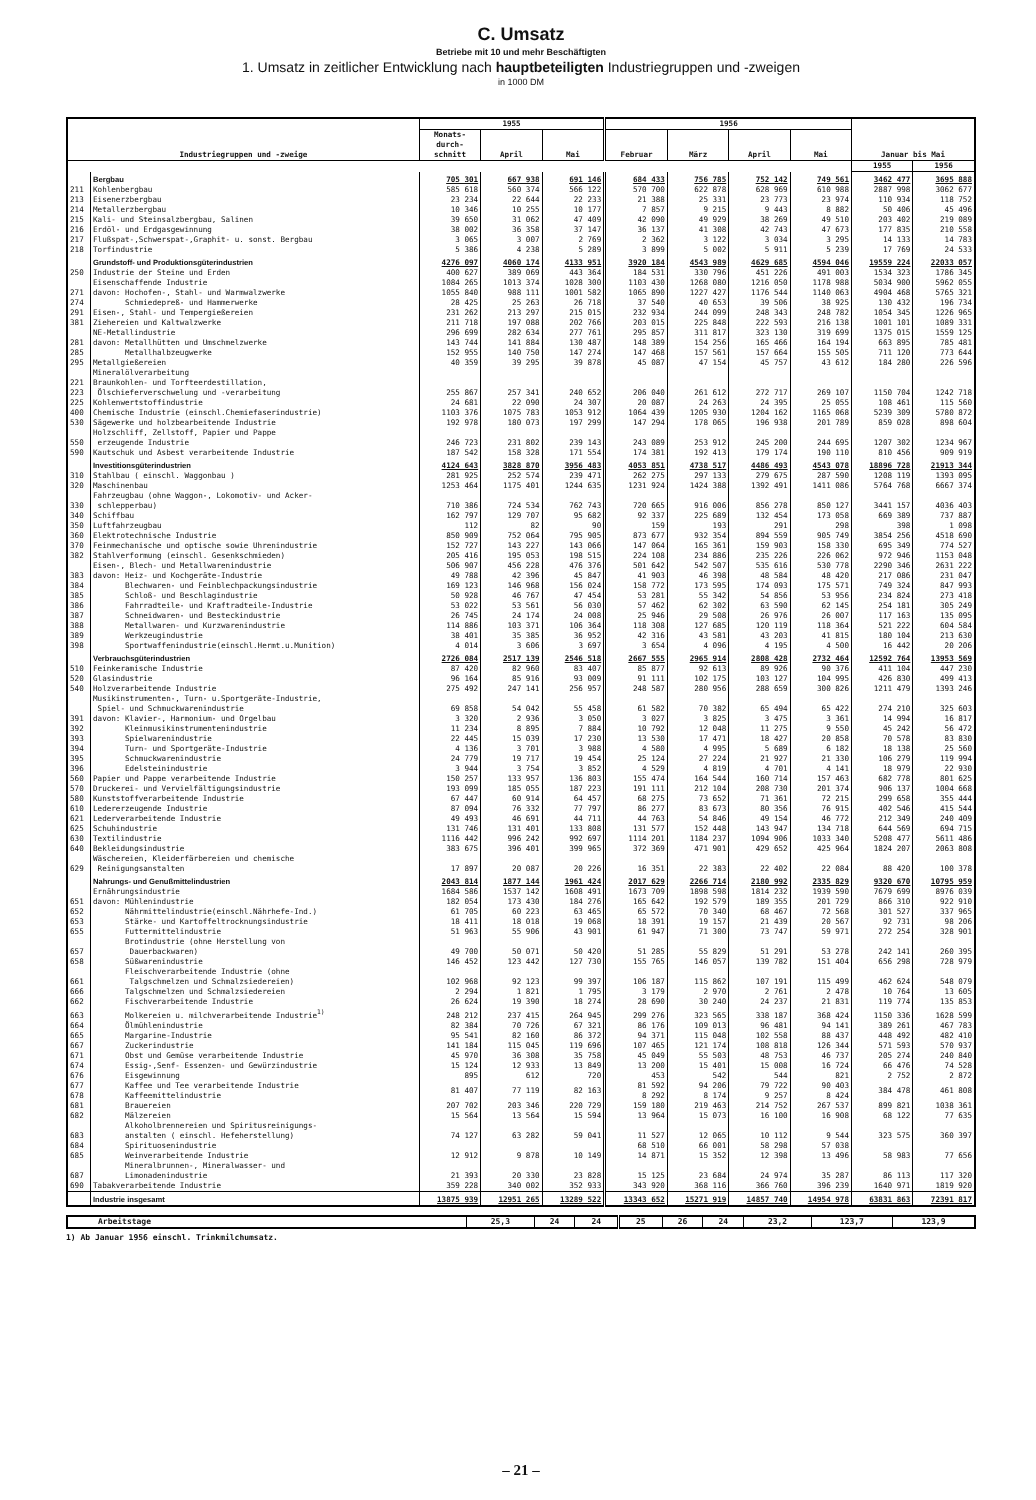C. Umsatz
Betriebe mit 10 und mehr Beschäftigten
1. Umsatz in zeitlicher Entwicklung nach hauptbeteiligten Industriegruppen und -zweigen
in 1000 DM
| Industriegruppen und -zweige | | 1955 | | | 1956 | | | | Januar bis Mai | |
| --- | --- | --- | --- | --- | --- | --- | --- | --- | --- | --- |
| | | Monats- durch- schnitt | April | Mai | Februar | März | April | Mai | | |
| | | | | | | | | | 1955 | 1956 |
| | Bergbau | 705 301 | 667 938 | 691 146 | 684 433 | 756 785 | 752 142 | 749 561 | 3462 477 | 3695 888 |
| 211 | Kohlenbergbau | 585 618 | 560 374 | 566 122 | 570 700 | 622 878 | 628 969 | 610 988 | 2887 998 | 3062 677 |
| 213 | Eisenerzbergbau | 23 234 | 22 644 | 22 233 | 21 388 | 25 331 | 23 773 | 23 974 | 110 934 | 118 752 |
| 214 | Metallerzbergbau | 10 346 | 10 255 | 10 177 | 7 857 | 9 215 | 9 443 | 8 882 | 50 406 | 45 496 |
| 215 | Kali- und Steinsalzbergbau, Salinen | 39 650 | 31 062 | 47 409 | 42 090 | 49 929 | 38 269 | 49 510 | 203 402 | 219 089 |
| 216 | Erdöl- und Erdgasgewinnung | 38 002 | 36 358 | 37 147 | 36 137 | 41 308 | 42 743 | 47 673 | 177 835 | 210 558 |
| 217 | Flußspat-,Schwerspat-,Graphit- u. sonst. Bergbau | 3 065 | 3 007 | 2 769 | 2 362 | 3 122 | 3 034 | 3 295 | 14 133 | 14 783 |
| 218 | Torfindustrie | 5 386 | 4 238 | 5 289 | 3 899 | 5 002 | 5 911 | 5 239 | 17 769 | 24 533 |
| | Grundstoff- und Produktionsgüterindustrien | 4276 097 | 4060 174 | 4133 951 | 3920 184 | 4543 989 | 4629 685 | 4594 046 | 19559 224 | 22033 057 |
| 250 | Industrie der Steine und Erden | 400 627 | 389 069 | 443 364 | 184 531 | 330 796 | 451 226 | 491 003 | 1534 323 | 1786 345 |
| | Eisenschaffende Industrie | 1084 265 | 1013 374 | 1028 300 | 1103 430 | 1268 080 | 1216 050 | 1178 988 | 5034 900 | 5962 055 |
| 271 | davon: Hochofen-, Stahl- und Warmwalzwerke | 1055 840 | 988 111 | 1001 582 | 1065 890 | 1227 427 | 1176 544 | 1140 063 | 4904 468 | 5765 321 |
| 274 | Schmiedepreß- und Hammerwerke | 28 425 | 25 263 | 26 718 | 37 540 | 40 653 | 39 506 | 38 925 | 130 432 | 196 734 |
| 291 | Eisen-, Stahl- und Tempergießereien | 231 262 | 213 297 | 215 015 | 232 934 | 244 099 | 248 343 | 248 782 | 1054 345 | 1226 965 |
| 381 | Ziehereien und Kaltwalzwerke | 211 718 | 197 088 | 202 766 | 203 015 | 225 848 | 222 593 | 216 138 | 1001 101 | 1089 331 |
| | NE-Metallindustrie | 296 699 | 282 634 | 277 761 | 295 857 | 311 817 | 323 130 | 319 699 | 1375 015 | 1559 125 |
| 281 | davon: Metallhütten und Umschmelzwerke | 143 744 | 141 884 | 130 487 | 148 389 | 154 256 | 165 466 | 164 194 | 663 895 | 785 481 |
| 285 | Metallhalbzeugwerke | 152 955 | 140 750 | 147 274 | 147 468 | 157 561 | 157 664 | 155 505 | 711 120 | 773 644 |
| 295 | Metallgießereien | 40 359 | 39 295 | 39 878 | 45 087 | 47 154 | 45 757 | 43 612 | 184 280 | 226 596 |
| 221 223 | Mineralölverarbeitung Braunkohlen- und Torfteerdestillation, Ölschieferverschwelung und -verarbeitung | 255 867 | 257 341 | 240 652 | 206 040 | 261 612 | 272 717 | 269 107 | 1150 704 | 1242 718 |
| 225 | Kohlenwertstoffindustrie | 24 681 | 22 090 | 24 307 | 20 087 | 24 263 | 24 395 | 25 055 | 108 461 | 115 560 |
| 400 | Chemische Industrie (einschl.Chemiefaserindustrie) | 1103 376 | 1075 783 | 1053 912 | 1064 439 | 1205 930 | 1204 162 | 1165 068 | 5239 309 | 5780 872 |
| 530 | Sägewerke und holzbearbeitende Industrie | 192 978 | 180 073 | 197 299 | 147 294 | 178 065 | 196 938 | 201 789 | 859 028 | 898 604 |
| 550 | Holzschliff, Zellstoff, Papier und Pappe erzeugende Industrie | 246 723 | 231 802 | 239 143 | 243 089 | 253 912 | 245 200 | 244 695 | 1207 302 | 1234 967 |
| 590 | Kautschuk und Asbest verarbeitende Industrie | 187 542 | 158 328 | 171 554 | 174 381 | 192 413 | 179 174 | 190 110 | 810 456 | 909 919 |
| | Investitionsgüterindustrien | 4124 643 | 3828 870 | 3956 483 | 4053 851 | 4738 517 | 4486 493 | 4543 078 | 18896 728 | 21913 344 |
| 310 | Stahlbau ( einschl. Waggonbau ) | 281 925 | 252 574 | 239 471 | 262 275 | 297 133 | 279 675 | 287 590 | 1208 119 | 1393 095 |
| 320 | Maschinenbau | 1253 464 | 1175 401 | 1244 635 | 1231 924 | 1424 388 | 1392 491 | 1411 086 | 5764 768 | 6667 374 |
| 330 | Fahrzeugbau (ohne Waggon-, Lokomotiv- und Acker- schlepperbau) | 710 386 | 724 534 | 762 743 | 720 665 | 916 006 | 856 278 | 850 127 | 3441 157 | 4036 403 |
| 340 | Schiffbau | 162 797 | 129 707 | 95 682 | 92 337 | 225 689 | 132 454 | 173 058 | 669 389 | 737 887 |
| 350 | Luftfahrzeugbau | 112 | 82 | 90 | 159 | 193 | 291 | 298 | 398 | 1 098 |
| 360 | Elektrotechnische Industrie | 850 909 | 752 064 | 795 905 | 873 677 | 932 354 | 894 559 | 905 749 | 3854 256 | 4518 690 |
| 370 | Feinmechanische und optische sowie Uhrenindustrie | 152 727 | 143 227 | 143 066 | 147 064 | 165 361 | 159 903 | 158 330 | 695 349 | 774 527 |
| 382 | Stahlverformung (einschl. Gesenkschmieden) | 205 416 | 195 053 | 198 515 | 224 108 | 234 886 | 235 226 | 226 062 | 972 946 | 1153 048 |
| | Eisen-, Blech- und Metallwarenindustrie | 506 907 | 456 228 | 476 376 | 501 642 | 542 507 | 535 616 | 530 778 | 2290 346 | 2631 222 |
| 383 | davon: Heiz- und Kochgeräte-Industrie | 49 788 | 42 396 | 45 847 | 41 903 | 46 398 | 48 584 | 48 420 | 217 086 | 231 047 |
| 384 | Blechwaren- und Feinblechpackungsindustrie | 169 123 | 146 968 | 156 024 | 158 772 | 173 595 | 174 093 | 175 571 | 749 324 | 847 993 |
| 385 | Schloß- und Beschlagindustrie | 50 928 | 46 767 | 47 454 | 53 281 | 55 342 | 54 856 | 53 956 | 234 824 | 273 418 |
| 386 | Fahrradteile- und Kraftradteile-Industrie | 53 022 | 53 561 | 56 030 | 57 462 | 62 302 | 63 590 | 62 145 | 254 181 | 305 249 |
| 387 | Schneidwaren- und Besteckindustrie | 26 745 | 24 174 | 24 008 | 25 946 | 29 508 | 26 976 | 26 007 | 117 163 | 135 095 |
| 388 | Metallwaren- und Kurzwarenindustrie | 114 886 | 103 371 | 106 364 | 118 308 | 127 685 | 120 119 | 118 364 | 521 222 | 604 584 |
| 389 | Werkzeugindustrie | 38 401 | 35 385 | 36 952 | 42 316 | 43 581 | 43 203 | 41 815 | 180 104 | 213 630 |
| 398 | Sportwaffenindustrie(einschl.Hermt.u.Munition) | 4 014 | 3 606 | 3 697 | 3 654 | 4 096 | 4 195 | 4 500 | 16 442 | 20 206 |
| | Verbrauchsgüterindustrien | 2726 084 | 2517 139 | 2546 518 | 2667 555 | 2965 914 | 2808 428 | 2732 464 | 12592 764 | 13953 569 |
| 510 | Feinkeramische Industrie | 87 420 | 82 960 | 83 407 | 85 877 | 92 613 | 89 926 | 90 376 | 411 104 | 447 230 |
| 520 | Glasindustrie | 96 164 | 85 916 | 93 009 | 91 111 | 102 175 | 103 127 | 104 995 | 426 830 | 499 413 |
| 540 | Holzverarbeitende Industrie | 275 492 | 247 141 | 256 957 | 248 587 | 280 956 | 288 659 | 300 826 | 1211 479 | 1393 246 |
| | Musikinstrumenten-, Turn- u.Sportgeräte-Industrie, Spiel- und Schmuckwarenindustrie | 69 858 | 54 042 | 55 458 | 61 582 | 70 382 | 65 494 | 65 422 | 274 210 | 325 603 |
| 391 | davon: Klavier-, Harmonium- und Orgelbau | 3 320 | 2 936 | 3 050 | 3 027 | 3 825 | 3 475 | 3 361 | 14 994 | 16 817 |
| 392 | Kleinmusikinstrumentenindustrie | 11 234 | 8 895 | 7 884 | 10 792 | 12 048 | 11 275 | 9 550 | 45 242 | 56 472 |
| 393 | Spielwarenindustrie | 22 445 | 15 039 | 17 230 | 13 530 | 17 471 | 18 427 | 20 858 | 70 578 | 83 830 |
| 394 | Turn- und Sportgeräte-Industrie | 4 136 | 3 701 | 3 988 | 4 580 | 4 995 | 5 689 | 6 182 | 18 138 | 25 560 |
| 395 | Schmuckwarenindustrie | 24 779 | 19 717 | 19 454 | 25 124 | 27 224 | 21 927 | 21 330 | 106 279 | 119 994 |
| 396 | Edelsteinindustrie | 3 944 | 3 754 | 3 852 | 4 529 | 4 819 | 4 701 | 4 141 | 18 979 | 22 930 |
| 560 | Papier und Pappe verarbeitende Industrie | 150 257 | 133 957 | 136 803 | 155 474 | 164 544 | 160 714 | 157 463 | 682 778 | 801 625 |
| 570 | Druckerei- und Vervielfältigungsindustrie | 193 099 | 185 055 | 187 223 | 191 111 | 212 104 | 208 730 | 201 374 | 906 137 | 1004 668 |
| 580 | Kunststoffverarbeitende Industrie | 67 447 | 60 914 | 64 457 | 68 275 | 73 652 | 71 361 | 72 215 | 299 658 | 355 444 |
| 610 | Ledererzeugende Industrie | 87 094 | 76 332 | 77 797 | 86 277 | 83 673 | 80 356 | 76 915 | 402 546 | 415 544 |
| 621 | Lederverarbeitende Industrie | 49 493 | 46 691 | 44 711 | 44 763 | 54 846 | 49 154 | 46 772 | 212 349 | 240 409 |
| 625 | Schuhindustrie | 131 746 | 131 401 | 133 808 | 131 577 | 152 448 | 143 947 | 134 718 | 644 569 | 694 715 |
| 630 | Textilindustrie | 1116 442 | 996 242 | 992 697 | 1114 201 | 1184 237 | 1094 906 | 1033 340 | 5208 477 | 5611 486 |
| 640 | Bekleidungsindustrie | 383 675 | 396 401 | 399 965 | 372 369 | 471 901 | 429 652 | 425 964 | 1824 207 | 2063 808 |
| 629 | Wäschereien, Kleiderfärbereien und chemische Reinigungsanstalten | 17 897 | 20 087 | 20 226 | 16 351 | 22 383 | 22 402 | 22 084 | 88 420 | 100 378 |
| | Nahrungs- und Genußmittelindustrien | 2043 814 | 1877 144 | 1961 424 | 2017 629 | 2266 714 | 2180 992 | 2335 829 | 9320 670 | 10795 959 |
| | Ernährungsindustrie | 1684 586 | 1537 142 | 1608 491 | 1673 709 | 1898 598 | 1814 232 | 1939 590 | 7679 699 | 8976 039 |
| 651 | davon: Mühlenindustrie | 182 054 | 173 430 | 184 276 | 165 642 | 192 579 | 189 355 | 201 729 | 866 310 | 922 910 |
| 652 | Nährmittelindustrie(einschl.Nährhefe-Ind.) | 61 705 | 60 223 | 63 465 | 65 572 | 70 340 | 68 467 | 72 568 | 301 527 | 337 965 |
| 653 | Stärke- und Kartoffeltrocknungsindustrie | 18 411 | 18 018 | 19 068 | 18 391 | 19 157 | 21 439 | 20 567 | 92 731 | 98 206 |
| 655 | Futtermittelindustrie | 51 963 | 55 906 | 43 901 | 61 947 | 71 300 | 73 747 | 59 971 | 272 254 | 328 901 |
| 657 | Brotindustrie (ohne Herstellung von Dauerbackwaren) | 49 700 | 50 071 | 50 420 | 51 285 | 55 829 | 51 291 | 53 278 | 242 141 | 260 395 |
| 658 | Süßwarenindustrie | 146 452 | 123 442 | 127 730 | 155 765 | 146 057 | 139 782 | 151 404 | 656 298 | 728 979 |
| 661 | Fleischverarbeitende Industrie (ohne Talgschmelzen und Schmalzsiedereien) | 102 968 | 92 123 | 99 397 | 106 187 | 115 862 | 107 191 | 115 499 | 462 624 | 548 079 |
| 666 | Talgschmelzen und Schmalzsiedereien | 2 294 | 1 821 | 1 795 | 3 179 | 2 970 | 2 761 | 2 478 | 10 764 | 13 605 |
| 662 | Fischverarbeitende Industrie | 26 624 | 19 390 | 18 274 | 28 690 | 30 240 | 24 237 | 21 831 | 119 774 | 135 853 |
| 663 | Molkereien u. milchverarbeitende Industrie<sup>1)</sup> | 248 212 | 237 415 | 264 945 | 299 276 | 323 565 | 338 187 | 368 424 | 1150 336 | 1628 599 |
| 664 | Ölmühlenindustrie | 82 384 | 70 726 | 67 321 | 86 176 | 109 013 | 96 481 | 94 141 | 389 261 | 467 783 |
| 665 | Margarine-Industrie | 95 541 | 82 160 | 86 372 | 94 371 | 115 048 | 102 558 | 88 437 | 448 492 | 482 410 |
| 667 | Zuckerindustrie | 141 184 | 115 045 | 119 696 | 107 465 | 121 174 | 108 818 | 126 344 | 571 593 | 570 937 |
| 671 | Obst und Gemüse verarbeitende Industrie | 45 970 | 36 308 | 35 758 | 45 049 | 55 503 | 48 753 | 46 737 | 205 274 | 240 840 |
| 674 | Essig-,Senf- Essenzen- und Gewürzindustrie | 15 124 | 12 933 | 13 849 | 13 200 | 15 401 | 15 008 | 16 724 | 66 476 | 74 528 |
| 676 | Eisgewinnung | 895 | 612 | 720 | 453 | 542 | 544 | 821 | 2 752 | 2 872 |
| 677 | Kaffee und Tee verarbeitende Industrie | 81 407 | 77 119 | 82 163 | 81 592 | 94 206 | 79 722 | 90 403 | 384 478 | 461 808 |
| 678 | Kaffeemittelindustrie | | | | 8 292 | 8 174 | 9 257 | 8 424 | | |
| 681 | Brauereien | 207 702 | 203 346 | 220 729 | 159 180 | 219 463 | 214 752 | 267 537 | 899 821 | 1038 361 |
| 682 | Mälzereien | 15 564 | 13 564 | 15 594 | 13 964 | 15 073 | 16 100 | 16 908 | 68 122 | 77 635 |
| 683 | Alkoholbrennereien und Spiritusreinigungs- anstalten ( einschl. Hefeherstellung) | 74 127 | 63 282 | 59 041 | 11 527 | 12 065 | 10 112 | 9 544 | 323 575 | 360 397 |
| 684 | Spirituosenindustrie | | | | 68 510 | 66 001 | 58 298 | 57 038 | | |
| 685 | Weinverarbeitende Industrie | 12 912 | 9 878 | 10 149 | 14 871 | 15 352 | 12 398 | 13 496 | 58 983 | 77 656 |
| 687 | Mineralbrunnen-, Mineralwasser- und Limonadenindustrie | 21 393 | 20 330 | 23 828 | 15 125 | 23 684 | 24 974 | 35 287 | 86 113 | 117 320 |
| 690 | Tabakverarbeitende Industrie | 359 228 | 340 002 | 352 933 | 343 920 | 368 116 | 366 760 | 396 239 | 1640 971 | 1819 920 |
| | Industrie insgesamt | 13875 939 | 12951 265 | 13289 522 | 13343 652 | 15271 919 | 14857 740 | 14954 978 | 63831 863 | 72391 817 |
| Arbeitstage | 25,3 | 24 | 24 | 25 | 26 | 24 | 23,2 | 123,7 | 123,9 |
1) Ab Januar 1956 einschl. Trinkmilchumsatz.
– 21 –